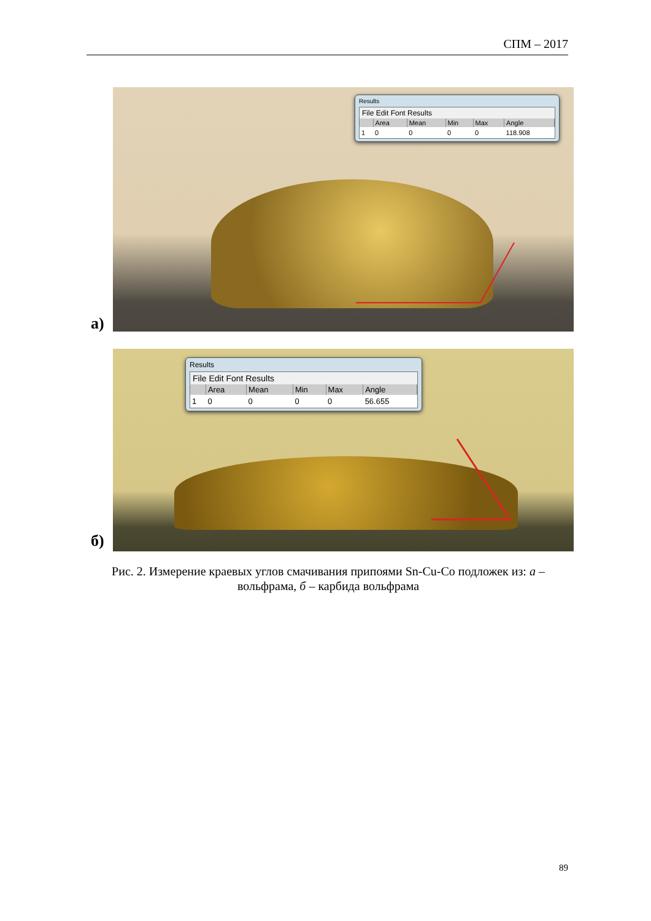СПМ – 2017
Results
File Edit Font Results
| | Area | Mean | Min | Max | Angle |
| --- | --- | --- | --- | --- | --- |
| 1 | 0 | 0 | 0 | 0 | 118.908 |
а)
Results
File Edit Font Results
| | Area | Mean | Min | Max | Angle |
| --- | --- | --- | --- | --- | --- |
| 1 | 0 | 0 | 0 | 0 | 56.655 |
б)
Рис. 2. Измерение краевых углов смачивания припоями Sn-Cu-Co подложек из: а – вольфрама, б – карбида вольфрама
89